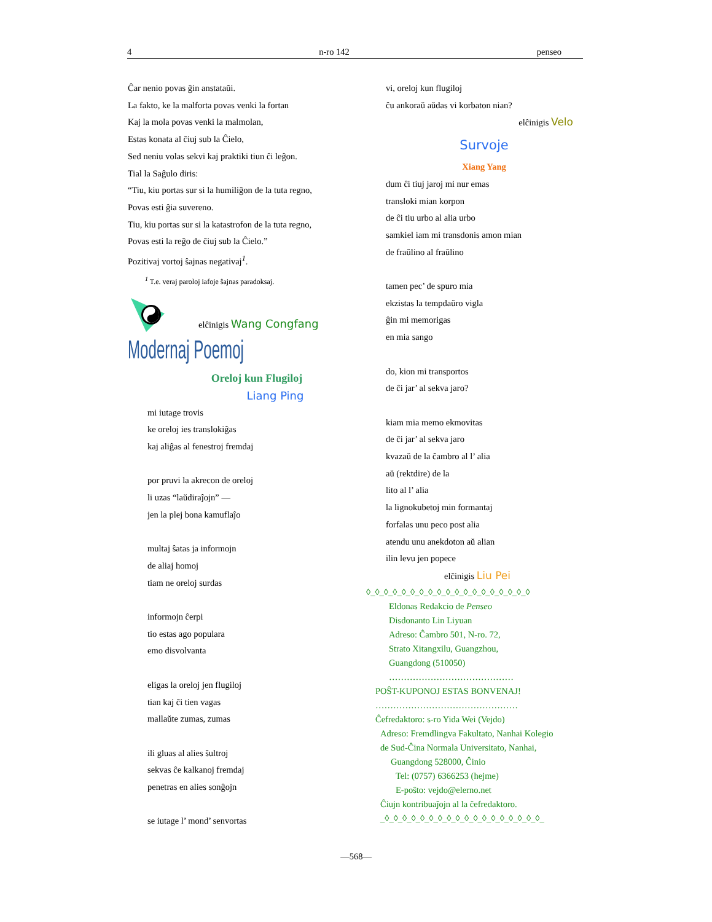4 n-ro 142 penseo
Ĉar nenio povas ĝin anstataŭi.
La fakto, ke la malforta povas venki la fortan
Kaj la mola povas venki la malmolan,
Estas konata al ĉiuj sub la Ĉielo,
Sed neniu volas sekvi kaj praktiki tiun ĉi leĝon.
Tial la Saĝulo diris:
“Tiu, kiu portas sur si la humiliĝon de la tuta regno,
Povas esti ĝia suvereno.
Tiu, kiu portas sur si la katastrofon de la tuta regno,
Povas esti la reĝo de ĉiuj sub la Ĉielo.”
Pozitivaj vortoj ŝajnas negativaj<sup>1</sup>.
<sup>1</sup> T.e. veraj paroloj iafoje ŝajnas paradoksaj.
elĉinigis Wang Congfang
Modernaj Poemoj
Oreloj kun Flugiloj
Liang Ping
mi iutage trovis
ke oreloj ies translokiĝas
kaj aliĝas al fenestroj fremdaj
por pruvi la akrecon de oreloj
li uzas “laŭdiraĵojn” —
jen la plej bona kamuflaĵo
multaj ŝatas ja informojn
de aliaj homoj
tiam ne oreloj surdas
informojn ĉerpi
tio estas ago populara
emo disvolvanta
eligas la oreloj jen flugiloj
tian kaj ĉi tien vagas
mallaŭte zumas, zumas
ili gluas al alies ŝultroj
sekvas ĉe kalkanoj fremdaj
penetras en alies sonĝojn
se iutage l’ mond’ senvortas
vi, oreloj kun flugiloj
ĉu ankoraŭ aŭdas vi korbaton nian?
elĉinigis Velo
Survoje
Xiang Yang
dum ĉi tiuj jaroj mi nur emas
transloki mian korpon
de ĉi tiu urbo al alia urbo
samkiel iam mi transdonis amon mian
de fraŭlino al fraŭlino
tamen pec’ de spuro mia
ekzistas la tempdaŭro vigla
ĝin mi memorigas
en mia sango
do, kion mi transportos
de ĉi jar’ al sekva jaro?
kiam mia memo ekmovitas
de ĉi jar’ al sekva jaro
kvazaŭ de la ĉambro al l’ alia
aŭ (rektdire) de la
lito al l’ alia
la lignokubetoj min formantaj
forfalas unu peco post alia
atendu unu anekdoton aŭ alian
ilin levu jen popece
elĉinigis Liu Pei
◊_◊_◊_◊_◊_◊_◊_◊_◊_◊_◊_◊_◊_◊_◊_◊_◊_◊_◊
Eldonas Redakcio de Penseo
Disdonanto Lin Liyuan
Adreso: Ĉambro 501, N-ro. 72,
Strato Xitangxilu, Guangzhou,
Guangdong (510050)
……………………………………
POŜT-KUPONOJ ESTAS BONVENAJ!
…………………………………………
Ĉefredaktoro: s-ro Yida Wei (Vejdo)
Adreso: Fremdlingva Fakultato, Nanhai Kolegio
de Sud-Ĉina Normala Universitato, Nanhai,
Guangdong 528000, Ĉinio
Tel: (0757) 6366253 (hejme)
E-poŝto: vejdo@elerno.net
Ĉiujn kontribuaĵojn al la ĉefredaktoro.
_◊_◊_◊_◊_◊_◊_◊_◊_◊_◊_◊_◊_◊_◊_◊_◊_◊_◊_
—568—